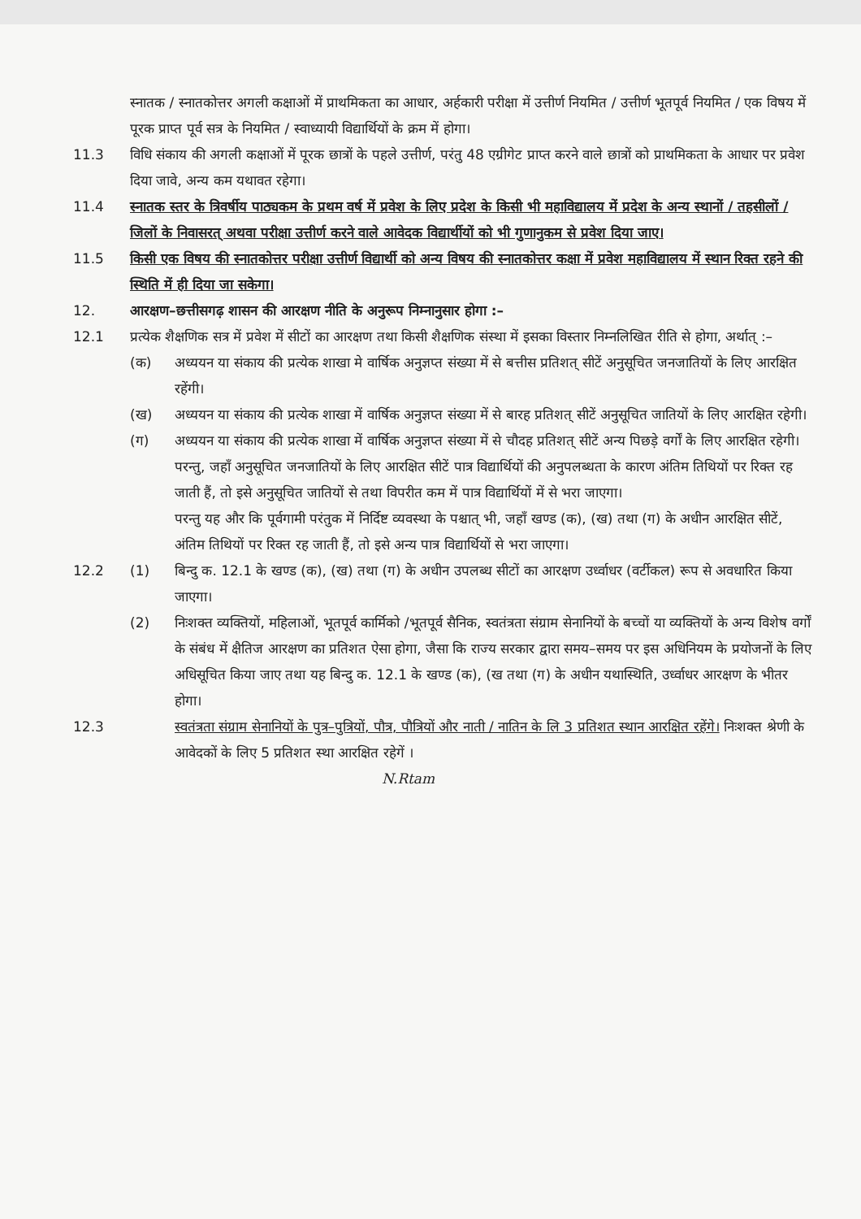स्नातक / स्नातकोत्तर अगली कक्षाओं में प्राथमिकता का आधार, अर्हकारी परीक्षा में उत्तीर्ण नियमित / उत्तीर्ण भूतपूर्व नियमित / एक विषय में पूरक प्राप्त पूर्व सत्र के नियमित / स्वाध्यायी विद्यार्थियों के क्रम में होगा।
11.3 विधि संकाय की अगली कक्षाओं में पूरक छात्रों के पहले उत्तीर्ण, परंतु 48 एग्रीगेट प्राप्त करने वाले छात्रों को प्राथमिकता के आधार पर प्रवेश दिया जावे, अन्य कम यथावत रहेगा।
11.4 स्नातक स्तर के त्रिवर्षीय पाठ्यकम के प्रथम वर्ष में प्रवेश के लिए प्रदेश के किसी भी महाविद्यालय में प्रदेश के अन्य स्थानों / तहसीलों / जिलों के निवासरत् अथवा परीक्षा उत्तीर्ण करने वाले आवेदक विद्यार्थीयों को भी गुणानुकम से प्रवेश दिया जाए।
11.5 किसी एक विषय की स्नातकोत्तर परीक्षा उत्तीर्ण विद्यार्थी को अन्य विषय की स्नातकोत्तर कक्षा में प्रवेश महाविद्यालय में स्थान रिक्त रहने की स्थिति में ही दिया जा सकेगा।
12. आरक्षण–छत्तीसगढ़ शासन की आरक्षण नीति के अनुरूप निम्नानुसार होगा :–
12.1 प्रत्येक शैक्षणिक सत्र में प्रवेश में सीटों का आरक्षण तथा किसी शैक्षणिक संस्था में इसका विस्तार निम्नलिखित रीति से होगा, अर्थात् :–
(क) अध्ययन या संकाय की प्रत्येक शाखा मे वार्षिक अनुज्ञप्त संख्या में से बत्तीस प्रतिशत् सीटें अनुसूचित जनजातियों के लिए आरक्षित रहेंगी।
(ख) अध्ययन या संकाय की प्रत्येक शाखा में वार्षिक अनुज्ञप्त संख्या में से बारह प्रतिशत् सीटें अनुसूचित जातियों के लिए आरक्षित रहेगी।
(ग) अध्ययन या संकाय की प्रत्येक शाखा में वार्षिक अनुज्ञप्त संख्या में से चौदह प्रतिशत् सीटें अन्य पिछड़े वर्गों के लिए आरक्षित रहेगी। परन्तु, जहाँ अनुसूचित जनजातियों के लिए आरक्षित सीटें पात्र विद्यार्थियों की अनुपलब्धता के कारण अंतिम तिथियों पर रिक्त रह जाती हैं, तो इसे अनुसूचित जातियों से तथा विपरीत कम में पात्र विद्यार्थियों में से भरा जाएगा।
परन्तु यह और कि पूर्वगामी परंतुक में निर्दिष्ट व्यवस्था के पश्चात् भी, जहाँ खण्ड (क), (ख) तथा (ग) के अधीन आरक्षित सीटें, अंतिम तिथियों पर रिक्त रह जाती हैं, तो इसे अन्य पात्र विद्यार्थियों से भरा जाएगा।
12.2 (1) बिन्दु क. 12.1 के खण्ड (क), (ख) तथा (ग) के अधीन उपलब्ध सीटों का आरक्षण उर्ध्वाधर (वर्टीकल) रूप से अवधारित किया जाएगा।
(2) निःशक्त व्यक्तियों, महिलाओं, भूतपूर्व कार्मिको /भूतपूर्व सैनिक, स्वतंत्रता संग्राम सेनानियों के बच्चों या व्यक्तियों के अन्य विशेष वर्गों के संबंध में क्षैतिज आरक्षण का प्रतिशत ऐसा होगा, जैसा कि राज्य सरकार द्वारा समय–समय पर इस अधिनियम के प्रयोजनों के लिए अधिसूचित किया जाए तथा यह बिन्दु क. 12.1 के खण्ड (क), (ख तथा (ग) के अधीन यथास्थिति, उर्ध्वाधर आरक्षण के भीतर होगा।
12.3 स्वतंत्रता संग्राम सेनानियों के पुत्र–पुत्रियों, पौत्र, पौत्रियों और नाती / नातिन के लि 3 प्रतिशत स्थान आरक्षित रहेंगे। निःशक्त श्रेणी के आवेदकों के लिए 5 प्रतिशत स्था आरक्षित रहेगें ।
N.Rtam